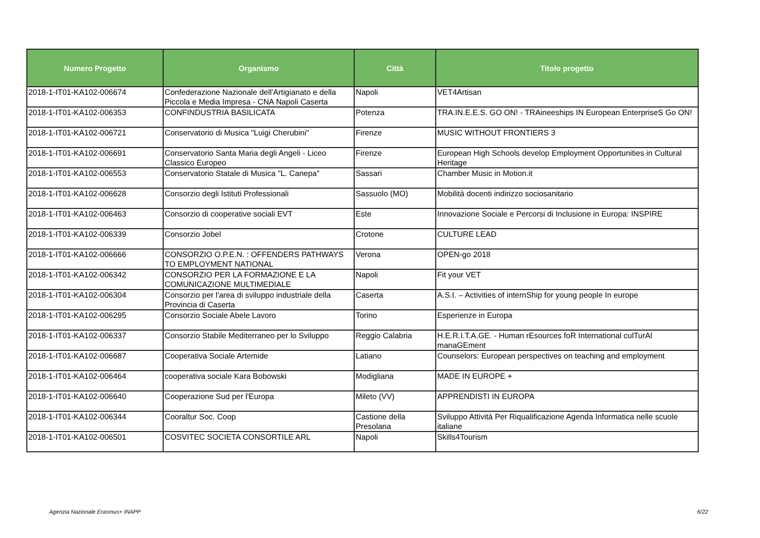| Numero Progetto | Organismo | Città | Titolo progetto |
| --- | --- | --- | --- |
| 2018-1-IT01-KA102-006674 | Confederazione Nazionale dell'Artigianato e della Piccola e Media Impresa - CNA Napoli Caserta | Napoli | VET4Artisan |
| 2018-1-IT01-KA102-006353 | CONFINDUSTRIA BASILICATA | Potenza | TRA.IN.E.E.S. GO ON! - TRAineeships IN European EnterpriseS Go ON! |
| 2018-1-IT01-KA102-006721 | Conservatorio di Musica "Luigi Cherubini" | Firenze | MUSIC WITHOUT FRONTIERS 3 |
| 2018-1-IT01-KA102-006691 | Conservatorio Santa Maria degli Angeli - Liceo Classico Europeo | Firenze | European High Schools develop Employment Opportunities in Cultural Heritage |
| 2018-1-IT01-KA102-006553 | Conservatorio Statale di Musica "L. Canepa" | Sassari | Chamber Music in Motion.it |
| 2018-1-IT01-KA102-006628 | Consorzio degli Istituti Professionali | Sassuolo (MO) | Mobilità docenti indirizzo sociosanitario |
| 2018-1-IT01-KA102-006463 | Consorzio di cooperative sociali EVT | Este | Innovazione Sociale e Percorsi di Inclusione in Europa: INSPIRE |
| 2018-1-IT01-KA102-006339 | Consorzio Jobel | Crotone | CULTURE LEAD |
| 2018-1-IT01-KA102-006666 | CONSORZIO O.P.E.N. : OFFENDERS PATHWAYS TO EMPLOYMENT NATIONAL | Verona | OPEN-go 2018 |
| 2018-1-IT01-KA102-006342 | CONSORZIO PER LA FORMAZIONE E LA COMUNICAZIONE MULTIMEDIALE | Napoli | Fit your VET |
| 2018-1-IT01-KA102-006304 | Consorzio per l'area di sviluppo industriale della Provincia di Caserta | Caserta | A.S.I. – Activities of internShip for young people In europe |
| 2018-1-IT01-KA102-006295 | Consorzio Sociale Abele Lavoro | Torino | Esperienze in Europa |
| 2018-1-IT01-KA102-006337 | Consorzio Stabile Mediterraneo per lo Sviluppo | Reggio Calabria | H.E.R.I.T.A.GE. - Human rEsources foR International culTurAl manaGEment |
| 2018-1-IT01-KA102-006687 | Cooperativa Sociale Artemide | Latiano | Counselors: European perspectives on teaching and employment |
| 2018-1-IT01-KA102-006464 | cooperativa sociale Kara Bobowski | Modigliana | MADE IN EUROPE + |
| 2018-1-IT01-KA102-006640 | Cooperazione Sud per l'Europa | Mileto (VV) | APPRENDISTI IN EUROPA |
| 2018-1-IT01-KA102-006344 | Cooraltur Soc. Coop | Castione della Presolana | Sviluppo Attività Per Riqualificazione Agenda Informatica nelle scuole italiane |
| 2018-1-IT01-KA102-006501 | COSVITEC SOCIETA CONSORTILE ARL | Napoli | Skills4Tourism |
Agenzia Nazionale Erasmus+ INAPP
6/22